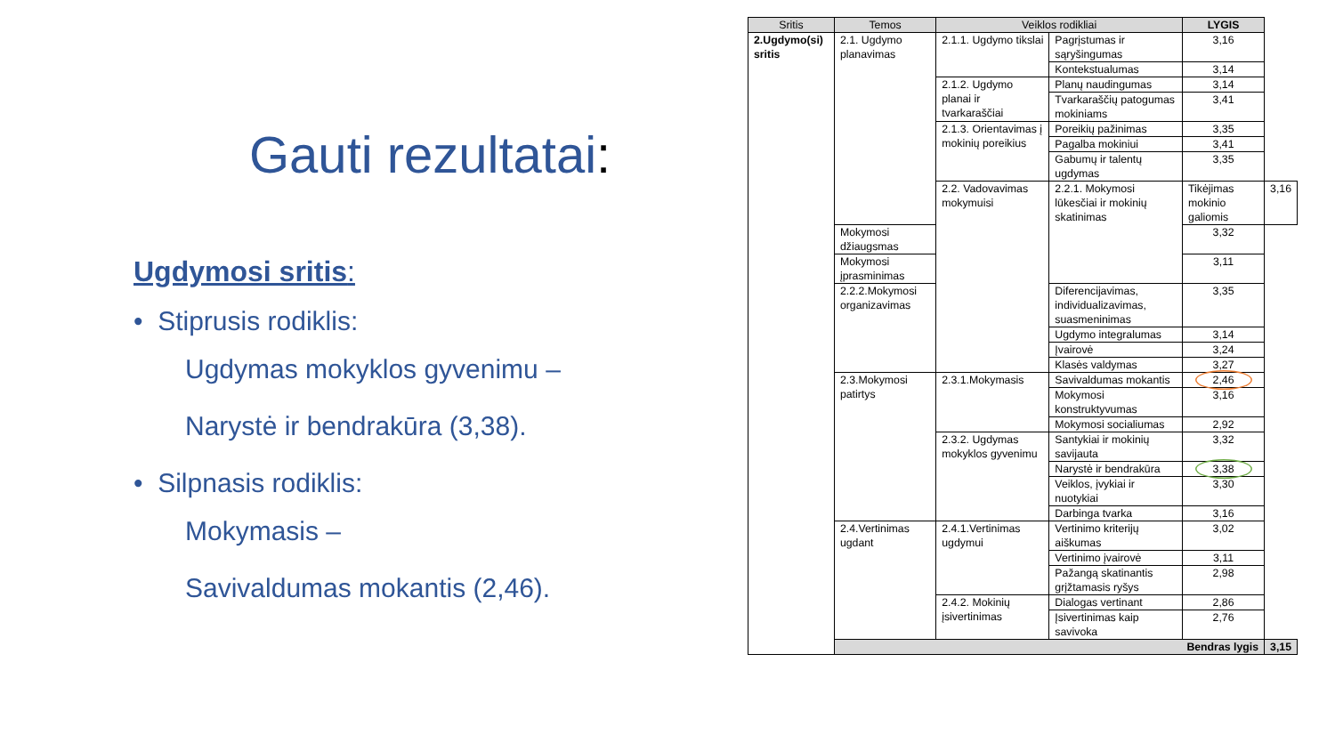Gauti rezultatai:
Ugdymosi sritis:
• Stiprusis rodiklis:
Ugdymas mokyklos gyvenimu –
Narystė ir bendrakūra (3,38).
• Silpnasis rodiklis:
Mokymasis –
Savivaldumas mokantis (2,46).
| Sritis | Temos | Veiklos rodikliai | | LYGIS | |
| --- | --- | --- | --- | --- | --- |
| 2.Ugdymo(si) sritis | 2.1. Ugdymo planavimas | 2.1.1. Ugdymo tikslai | Pagrįstumas ir sąryšingumas | 3,16 | |
| | | | Kontekstualumas | 3,14 | |
| | | 2.1.2. Ugdymo planai ir tvarkaraščiai | Planų naudingumas | 3,14 | |
| | | | Tvarkaraščių patogumas mokiniams | 3,41 | |
| | | 2.1.3. Orientavimas į mokinių poreikius | Poreikių pažinimas | 3,35 | |
| | | | Pagalba mokiniui | 3,41 | |
| | | | Gabumų ir talentų ugdymas | 3,35 | |
| | | 2.2. Vadovavimas mokymuisi | 2.2.1. Mokymosi lūkesčiai ir mokinių skatinimas | Tikėjimas mokinio galiomis | 3,16 |
| | Mokymosi džiaugsmas | | | 3,32 | |
| | Mokymosi įprasminimas | | | 3,11 | |
| | 2.2.2.Mokymosi organizavimas | | Diferencijavimas, individualizavimas, suasmeninimas | 3,35 | |
| | | | Ugdymo integralumas | 3,14 | |
| | | | Įvairovė | 3,24 | |
| | | | Klasės valdymas | 3,27 | |
| | 2.3.Mokymosi patirtys | 2.3.1.Mokymasis | Savivaldumas mokantis | 2,46 | |
| | | | Mokymosi konstruktyvumas | 3,16 | |
| | | | Mokymosi socialiumas | 2,92 | |
| | | 2.3.2. Ugdymas mokyklos gyvenimu | Santykiai ir mokinių savijauta | 3,32 | |
| | | | Narystė ir bendrakūra | 3,38 | |
| | | | Veiklos, įvykiai ir nuotykiai | 3,30 | |
| | | | Darbinga tvarka | 3,16 | |
| | 2.4.Vertinimas ugdant | 2.4.1.Vertinimas ugdymui | Vertinimo kriterijų aiškumas | 3,02 | |
| | | | Vertinimo įvairovė | 3,11 | |
| | | | Pažangą skatinantis grįžtamasis ryšys | 2,98 | |
| | | 2.4.2. Mokinių įsivertinimas | Dialogas vertinant | 2,86 | |
| | | | Įsivertinimas kaip savivoka | 2,76 | |
| | Bendras lygis | | | | 3,15 |